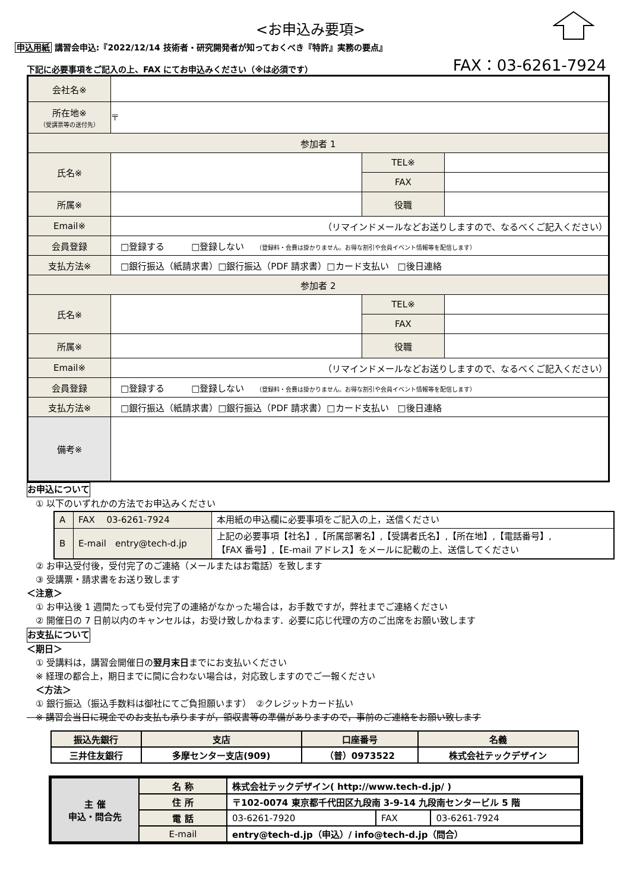<お申込み要項>
申込用紙 講習会申込:『2022/12/14 技術者・研究開発者が知っておくべき『特許』実務の要点』
下記に必要事項をご記入の上、FAX にてお申込みください（※は必須です）
FAX：03-6261-7924
| 会社名※ | | | |
| 所在地※ （受講票等の送付先） | 〒 | | |
| 参加者 1 | | | |
| 氏名※ | | TEL※ | |
| | | FAX | |
| 所属※ | | 役職 | |
| Email※ | （リマインドメールなどお送りしますので、なるべくご記入ください） | | |
| 会員登録 | □登録する □登録しない （登録料・会費は掛かりません。お得な割引や会員イベント情報等を配信します） | | |
| 支払方法※ | □銀行振込（紙請求書）□銀行振込（PDF 請求書）□カード支払い □後日連絡 | | |
| 参加者 2 | | | |
| 氏名※ | | TEL※ | |
| | | FAX | |
| 所属※ | | 役職 | |
| Email※ | （リマインドメールなどお送りしますので、なるべくご記入ください） | | |
| 会員登録 | □登録する □登録しない （登録料・会費は掛かりません。お得な割引や会員イベント情報等を配信します） | | |
| 支払方法※ | □銀行振込（紙請求書）□銀行振込（PDF 請求書）□カード支払い □後日連絡 | | |
| 備考※ | | | |
お申込について
　① 以下のいずれかの方法でお申込みください
| A | FAX 03-6261-7924 | 本用紙の申込欄に必要事項をご記入の上，送信ください |
| B | E-mail entry@tech-d.jp | 上記の必要事項【社名】,【所属部署名】,【受講者氏名】,【所在地】,【電話番号】, 【FAX 番号】,【E-mail アドレス】をメールに記載の上、送信してください |
　② お申込受付後，受付完了のご連絡（メールまたはお電話）を致します
　③ 受講票・請求書をお送り致します
＜注意＞
　① お申込後 1 週間たっても受付完了の連絡がなかった場合は，お手数ですが，弊社までご連絡ください
　② 開催日の 7 日前以内のキャンセルは，お受け致しかねます．必要に応じ代理の方のご出席をお願い致します
お支払について
＜期日＞
　① 受講料は，講習会開催日の翌月末日までにお支払いください
　※ 経理の都合上，期日までに間に合わない場合は，対応致しますのでご一報ください
　＜方法＞
　① 銀行振込（振込手数料は御社にてご負担願います）　②クレジットカード払い
　※ 講習会当日に現金でのお支払も承りますが，領収書等の準備がありますので，事前のご連絡をお願い致します
| 振込先銀行 | 支店 | 口座番号 | 名義 |
| --- | --- | --- | --- |
| 三井住友銀行 | 多摩センター支店(909) | （普）0973522 | 株式会社テックデザイン |
| 主 催 申込・問合先 | 名 称 | 株式会社テックデザイン( http://www.tech-d.jp/ ) | | |
| | 住 所 | 〒102-0074 東京都千代田区九段南 3-9-14 九段南センタービル 5 階 | | |
| | 電 話 | 03-6261-7920 | FAX | 03-6261-7924 |
| | E-mail | entry@tech-d.jp（申込）/ info@tech-d.jp（問合） | | |